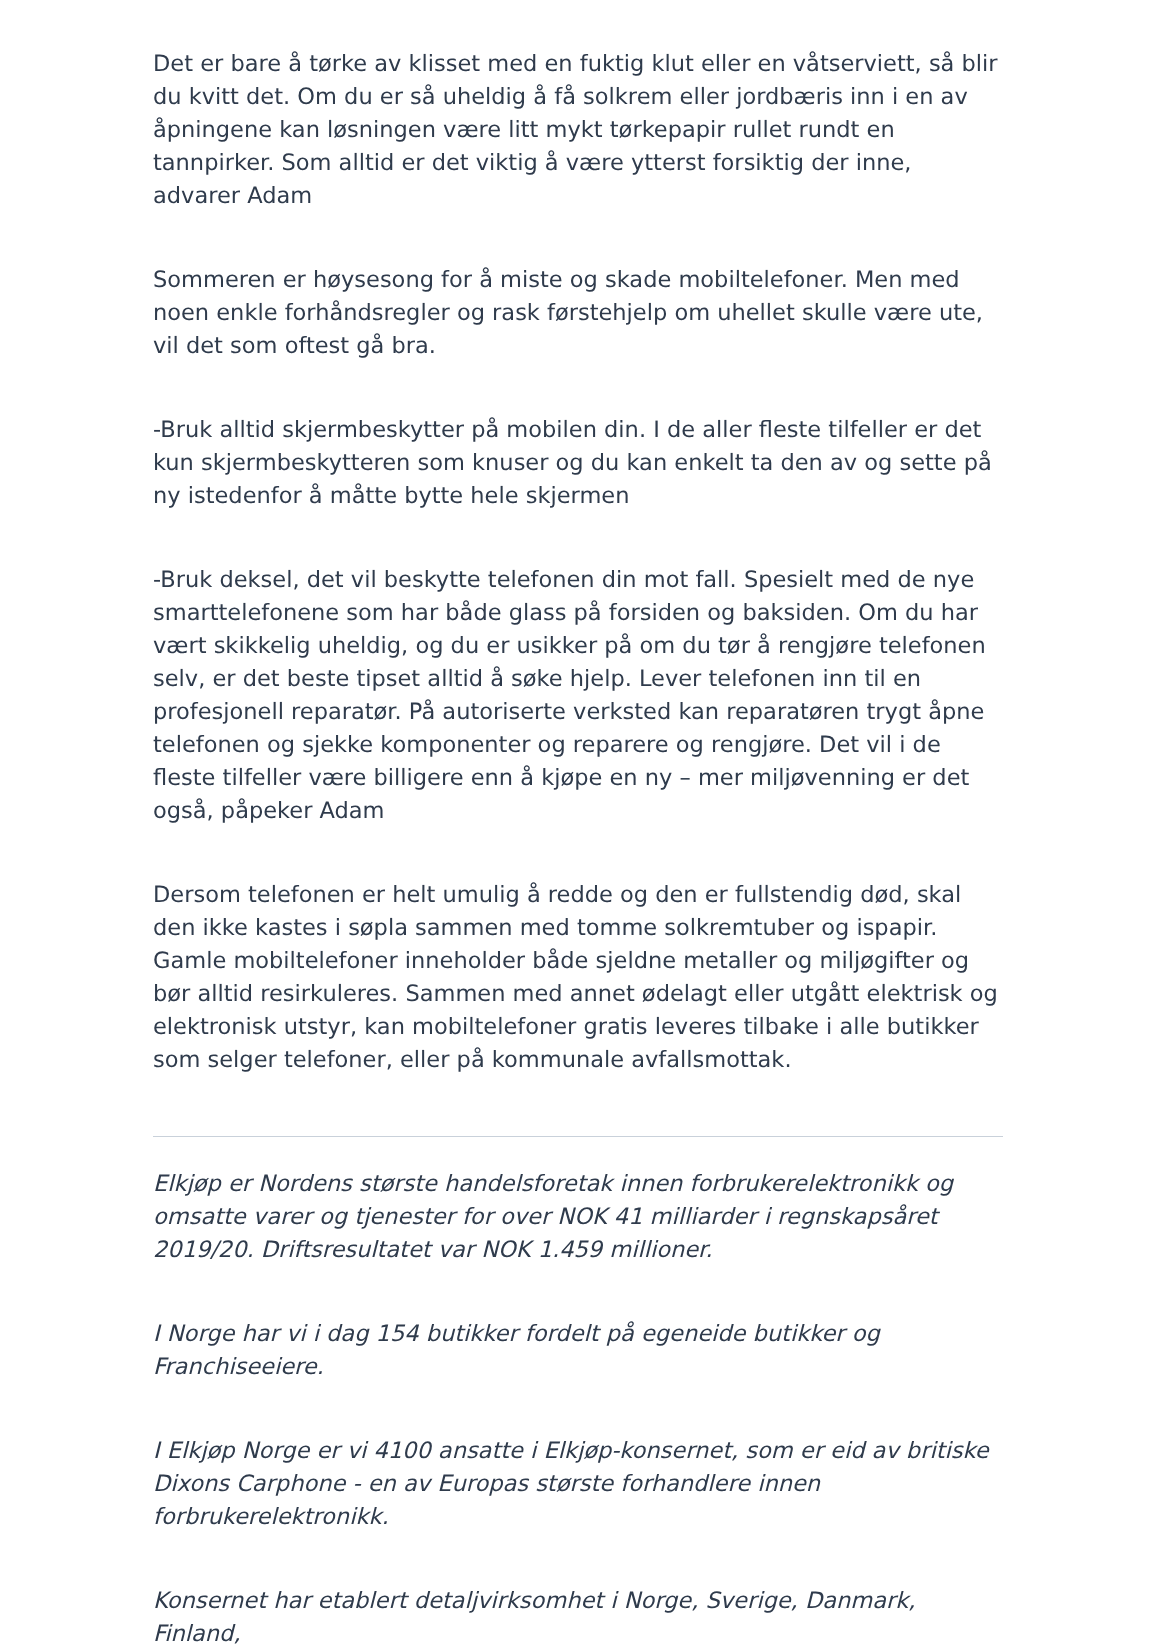Det er bare å tørke av klisset med en fuktig klut eller en våtserviett, så blir du kvitt det. Om du er så uheldig å få solkrem eller jordbæris inn i en av åpningene kan løsningen være litt mykt tørkepapir rullet rundt en tannpirker. Som alltid er det viktig å være ytterst forsiktig der inne, advarer Adam
Sommeren er høysesong for å miste og skade mobiltelefoner. Men med noen enkle forhåndsregler og rask førstehjelp om uhellet skulle være ute, vil det som oftest gå bra.
-Bruk alltid skjermbeskytter på mobilen din. I de aller fleste tilfeller er det kun skjermbeskytteren som knuser og du kan enkelt ta den av og sette på ny istedenfor å måtte bytte hele skjermen
-Bruk deksel, det vil beskytte telefonen din mot fall. Spesielt med de nye smarttelefonene som har både glass på forsiden og baksiden. Om du har vært skikkelig uheldig, og du er usikker på om du tør å rengjøre telefonen selv, er det beste tipset alltid å søke hjelp. Lever telefonen inn til en profesjonell reparatør. På autoriserte verksted kan reparatøren trygt åpne telefonen og sjekke komponenter og reparere og rengjøre. Det vil i de fleste tilfeller være billigere enn å kjøpe en ny – mer miljøvenning er det også, påpeker Adam
Dersom telefonen er helt umulig å redde og den er fullstendig død, skal den ikke kastes i søpla sammen med tomme solkremtuber og ispapir. Gamle mobiltelefoner inneholder både sjeldne metaller og miljøgifter og bør alltid resirkuleres. Sammen med annet ødelagt eller utgått elektrisk og elektronisk utstyr, kan mobiltelefoner gratis leveres tilbake i alle butikker som selger telefoner, eller på kommunale avfallsmottak.
Elkjøp er Nordens største handelsforetak innen forbrukerelektronikk og omsatte varer og tjenester for over NOK 41 milliarder i regnskapsåret 2019/20. Driftsresultatet var NOK 1.459 millioner.
I Norge har vi i dag 154 butikker fordelt på egeneide butikker og Franchiseeiere.
I Elkjøp Norge er vi 4100 ansatte i Elkjøp-konsernet, som er eid av britiske Dixons Carphone - en av Europas største forhandlere innen forbrukerelektronikk.
Konsernet har etablert detaljvirksomhet i Norge, Sverige, Danmark, Finland,